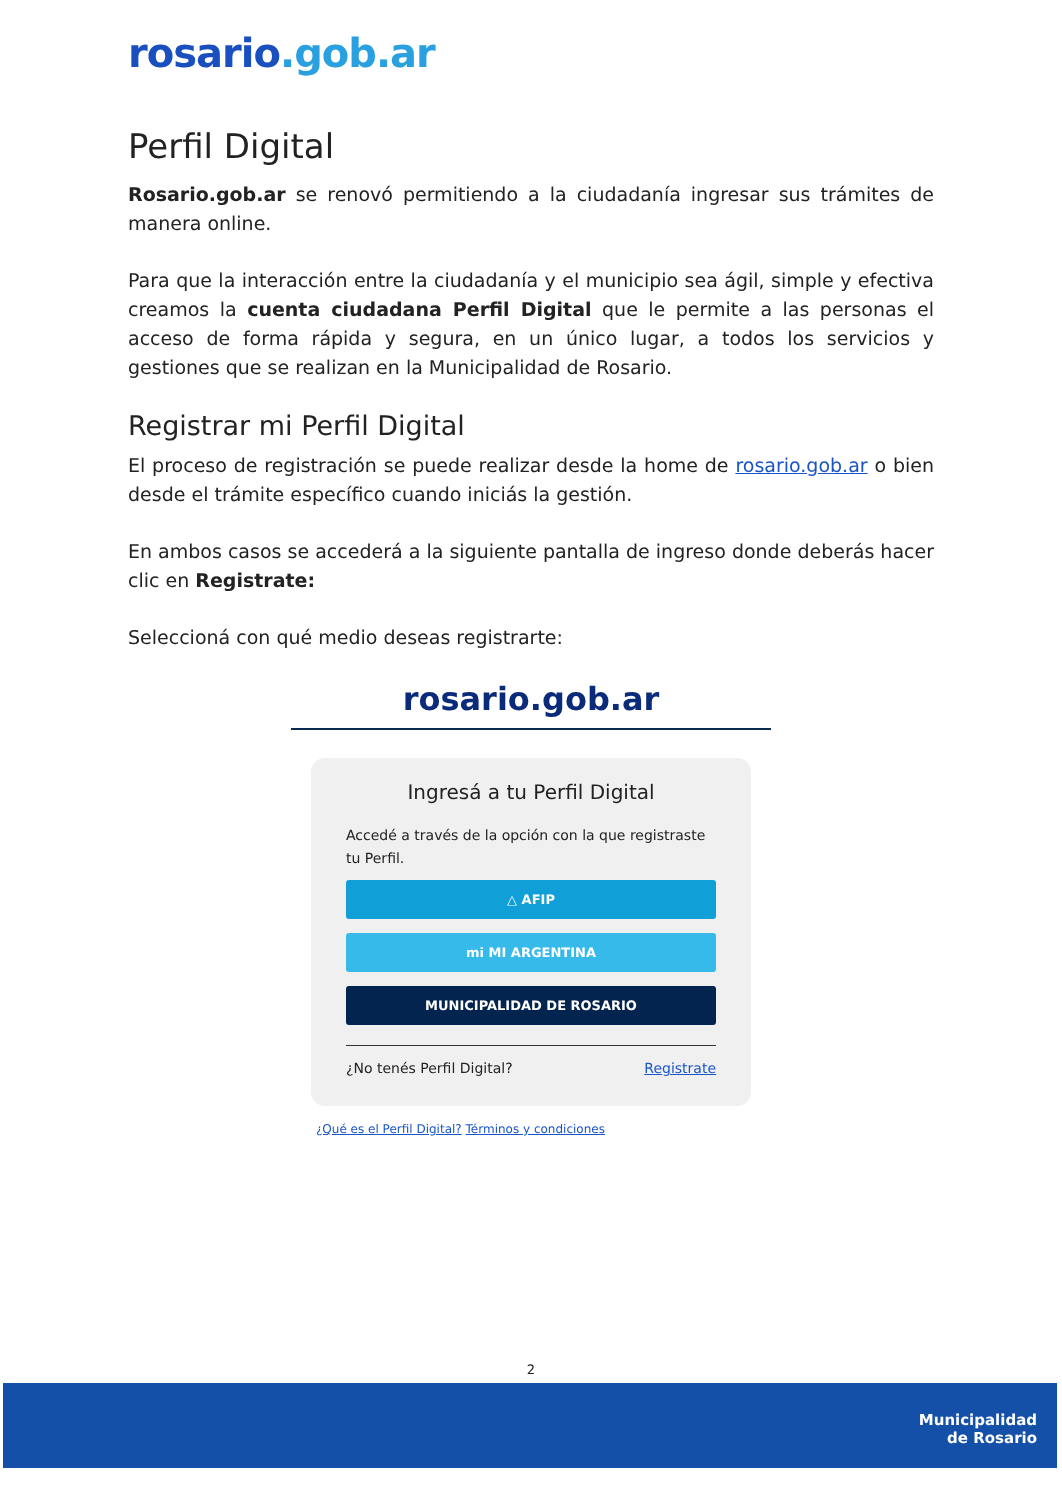rosario.gob.ar
Perfil Digital
Rosario.gob.ar se renovó permitiendo a la ciudadanía ingresar sus trámites de manera online.
Para que la interacción entre la ciudadanía y el municipio sea ágil, simple y efectiva creamos la cuenta ciudadana Perfil Digital que le permite a las personas el acceso de forma rápida y segura, en un único lugar, a todos los servicios y gestiones que se realizan en la Municipalidad de Rosario.
Registrar mi Perfil Digital
El proceso de registración se puede realizar desde la home de rosario.gob.ar o bien desde el trámite específico cuando iniciás la gestión.
En ambos casos se accederá a la siguiente pantalla de ingreso donde deberás hacer clic en Registrate:
Seleccioná con qué medio deseas registrarte:
rosario.gob.ar
Ingresá a tu Perfil Digital
Accedé a través de la opción con la que registraste tu Perfil.
△ AFIP
mi MI ARGENTINA
MUNICIPALIDAD DE ROSARIO
¿No tenés Perfil Digital? Registrate
¿Qué es el Perfil Digital? Términos y condiciones
2
Municipalidad
de Rosario